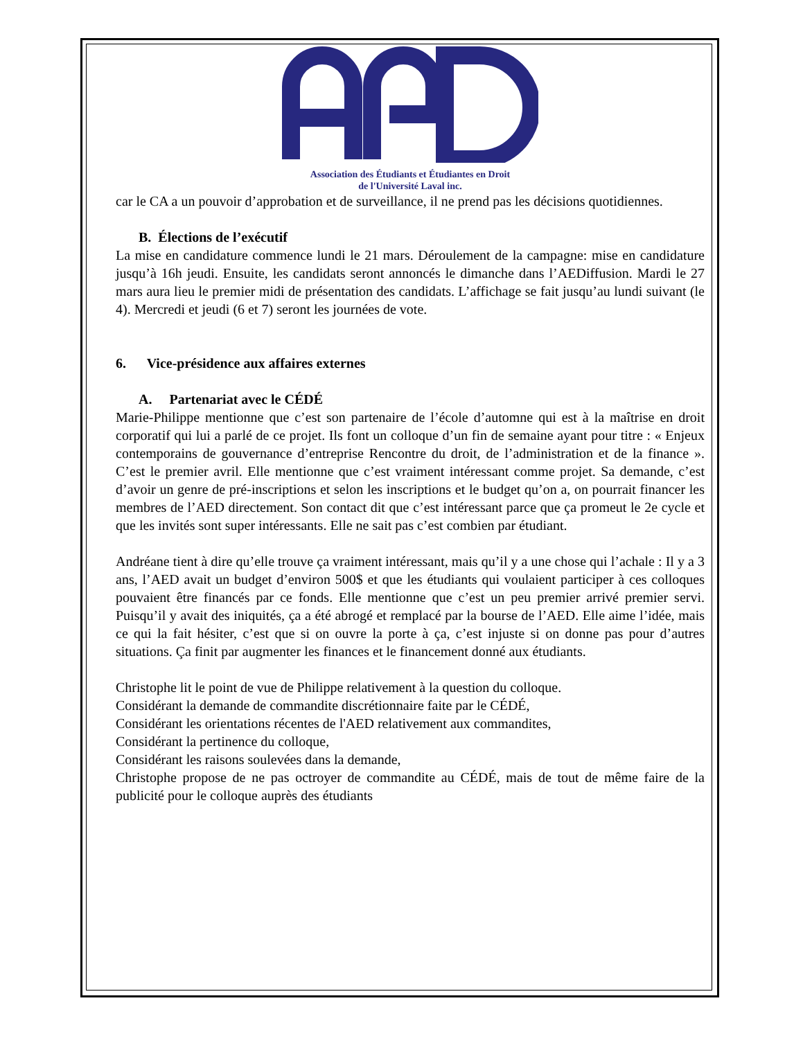Association des Étudiants et Étudiantes en Droit
de l'Université Laval inc.
car le CA a un pouvoir d’approbation et de surveillance, il ne prend pas les décisions quotidiennes.
B. Élections de l’exécutif
La mise en candidature commence lundi le 21 mars. Déroulement de la campagne: mise en candidature jusqu’à 16h jeudi. Ensuite, les candidats seront annoncés le dimanche dans l’AEDiffusion. Mardi le 27 mars aura lieu le premier midi de présentation des candidats. L’affichage se fait jusqu’au lundi suivant (le 4). Mercredi et jeudi (6 et 7) seront les journées de vote.
6. Vice-présidence aux affaires externes
A. Partenariat avec le CÉDÉ
Marie-Philippe mentionne que c’est son partenaire de l’école d’automne qui est à la maîtrise en droit corporatif qui lui a parlé de ce projet. Ils font un colloque d’un fin de semaine ayant pour titre : « Enjeux contemporains de gouvernance d’entreprise Rencontre du droit, de l’administration et de la finance ». C’est le premier avril. Elle mentionne que c’est vraiment intéressant comme projet. Sa demande, c’est d’avoir un genre de pré-inscriptions et selon les inscriptions et le budget qu’on a, on pourrait financer les membres de l’AED directement. Son contact dit que c’est intéressant parce que ça promeut le 2e cycle et que les invités sont super intéressants. Elle ne sait pas c’est combien par étudiant.
Andréane tient à dire qu’elle trouve ça vraiment intéressant, mais qu’il y a une chose qui l’achale : Il y a 3 ans, l’AED avait un budget d’environ 500$ et que les étudiants qui voulaient participer à ces colloques pouvaient être financés par ce fonds. Elle mentionne que c’est un peu premier arrivé premier servi. Puisqu’il y avait des iniquités, ça a été abrogé et remplacé par la bourse de l’AED. Elle aime l’idée, mais ce qui la fait hésiter, c’est que si on ouvre la porte à ça, c’est injuste si on donne pas pour d’autres situations. Ça finit par augmenter les finances et le financement donné aux étudiants.
Christophe lit le point de vue de Philippe relativement à la question du colloque.
Considérant la demande de commandite discrétionnaire faite par le CÉDÉ,
Considérant les orientations récentes de l'AED relativement aux commandites,
Considérant la pertinence du colloque,
Considérant les raisons soulevées dans la demande,
Christophe propose de ne pas octroyer de commandite au CÉDÉ, mais de tout de même faire de la publicité pour le colloque auprès des étudiants